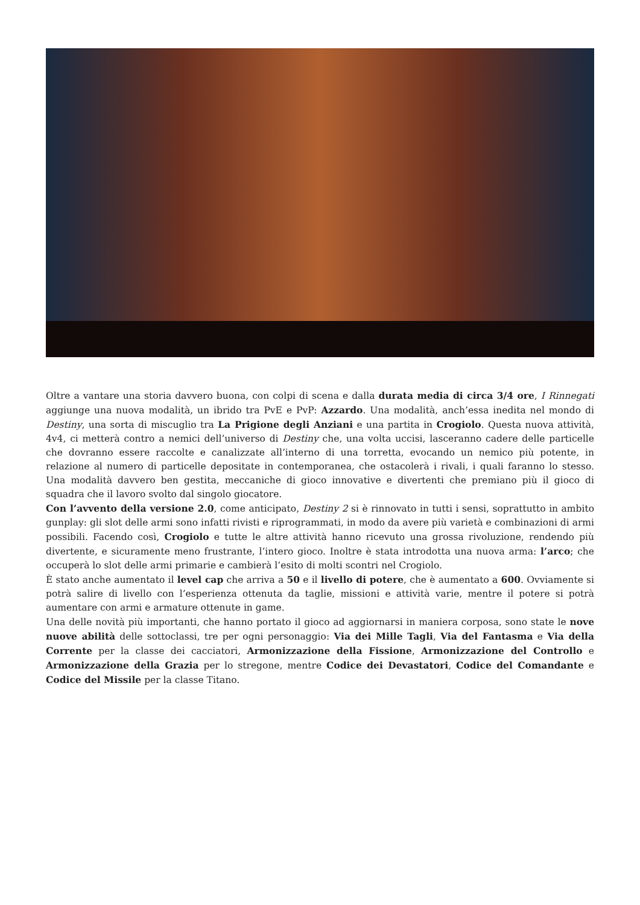Oltre a vantare una storia davvero buona, con colpi di scena e dalla durata media di circa 3/4 ore, I Rinnegati aggiunge una nuova modalità, un ibrido tra PvE e PvP: Azzardo. Una modalità, anch’essa inedita nel mondo di Destiny, una sorta di miscuglio tra La Prigione degli Anziani e una partita in Crogiolo. Questa nuova attività, 4v4, ci metterà contro a nemici dell’universo di Destiny che, una volta uccisi, lasceranno cadere delle particelle che dovranno essere raccolte e canalizzate all’interno di una torretta, evocando un nemico più potente, in relazione al numero di particelle depositate in contemporanea, che ostacolerà i rivali, i quali faranno lo stesso. Una modalità davvero ben gestita, meccaniche di gioco innovative e divertenti che premiano più il gioco di squadra che il lavoro svolto dal singolo giocatore.
Con l’avvento della versione 2.0, come anticipato, Destiny 2 si è rinnovato in tutti i sensi, soprattutto in ambito gunplay: gli slot delle armi sono infatti rivisti e riprogrammati, in modo da avere più varietà e combinazioni di armi possibili. Facendo così, Crogiolo e tutte le altre attività hanno ricevuto una grossa rivoluzione, rendendo più divertente, e sicuramente meno frustrante, l’intero gioco. Inoltre è stata introdotta una nuova arma: l’arco; che occuperà lo slot delle armi primarie e cambierà l’esito di molti scontri nel Crogiolo.
È stato anche aumentato il level cap che arriva a 50 e il livello di potere, che è aumentato a 600. Ovviamente si potrà salire di livello con l’esperienza ottenuta da taglie, missioni e attività varie, mentre il potere si potrà aumentare con armi e armature ottenute in game.
Una delle novità più importanti, che hanno portato il gioco ad aggiornarsi in maniera corposa, sono state le nove nuove abilità delle sottoclassi, tre per ogni personaggio: Via dei Mille Tagli, Via del Fantasma e Via della Corrente per la classe dei cacciatori, Armonizzazione della Fissione, Armonizzazione del Controllo e Armonizzazione della Grazia per lo stregone, mentre Codice dei Devastatori, Codice del Comandante e Codice del Missile per la classe Titano.